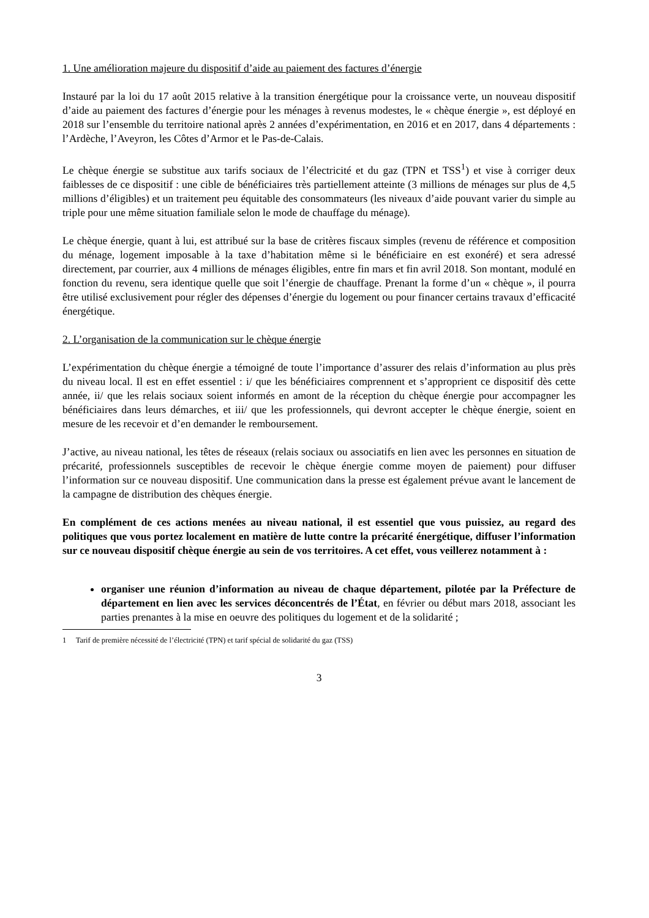1. Une amélioration majeure du dispositif d’aide au paiement des factures d’énergie
Instauré par la loi du 17 août 2015 relative à la transition énergétique pour la croissance verte, un nouveau dispositif d’aide au paiement des factures d’énergie pour les ménages à revenus modestes, le « chèque énergie », est déployé en 2018 sur l’ensemble du territoire national après 2 années d’expérimentation, en 2016 et en 2017, dans 4 départements : l’Ardèche, l’Aveyron, les Côtes d’Armor et le Pas-de-Calais.
Le chèque énergie se substitue aux tarifs sociaux de l’électricité et du gaz (TPN et TSS<sup>1</sup>) et vise à corriger deux faiblesses de ce dispositif : une cible de bénéficiaires très partiellement atteinte (3 millions de ménages sur plus de 4,5 millions d’éligibles) et un traitement peu équitable des consommateurs (les niveaux d’aide pouvant varier du simple au triple pour une même situation familiale selon le mode de chauffage du ménage).
Le chèque énergie, quant à lui, est attribué sur la base de critères fiscaux simples (revenu de référence et composition du ménage, logement imposable à la taxe d’habitation même si le bénéficiaire en est exonéré) et sera adressé directement, par courrier, aux 4 millions de ménages éligibles, entre fin mars et fin avril 2018. Son montant, modulé en fonction du revenu, sera identique quelle que soit l’énergie de chauffage. Prenant la forme d’un « chèque », il pourra être utilisé exclusivement pour régler des dépenses d’énergie du logement ou pour financer certains travaux d’efficacité énergétique.
2. L’organisation de la communication sur le chèque énergie
L’expérimentation du chèque énergie a témoigné de toute l’importance d’assurer des relais d’information au plus près du niveau local. Il est en effet essentiel : i/ que les bénéficiaires comprennent et s’approprient ce dispositif dès cette année, ii/ que les relais sociaux soient informés en amont de la réception du chèque énergie pour accompagner les bénéficiaires dans leurs démarches, et iii/ que les professionnels, qui devront accepter le chèque énergie, soient en mesure de les recevoir et d’en demander le remboursement.
J’active, au niveau national, les têtes de réseaux (relais sociaux ou associatifs en lien avec les personnes en situation de précarité, professionnels susceptibles de recevoir le chèque énergie comme moyen de paiement) pour diffuser l’information sur ce nouveau dispositif. Une communication dans la presse est également prévue avant le lancement de la campagne de distribution des chèques énergie.
En complément de ces actions menées au niveau national, il est essentiel que vous puissiez, au regard des politiques que vous portez localement en matière de lutte contre la précarité énergétique, diffuser l’information sur ce nouveau dispositif chèque énergie au sein de vos territoires. A cet effet, vous veillerez notamment à :
organiser une réunion d’information au niveau de chaque département, pilotée par la Préfecture de département en lien avec les services déconcentrés de l’État, en février ou début mars 2018, associant les parties prenantes à la mise en oeuvre des politiques du logement et de la solidarité ;
1 Tarif de première nécessité de l’électricité (TPN) et tarif spécial de solidarité du gaz (TSS)
3